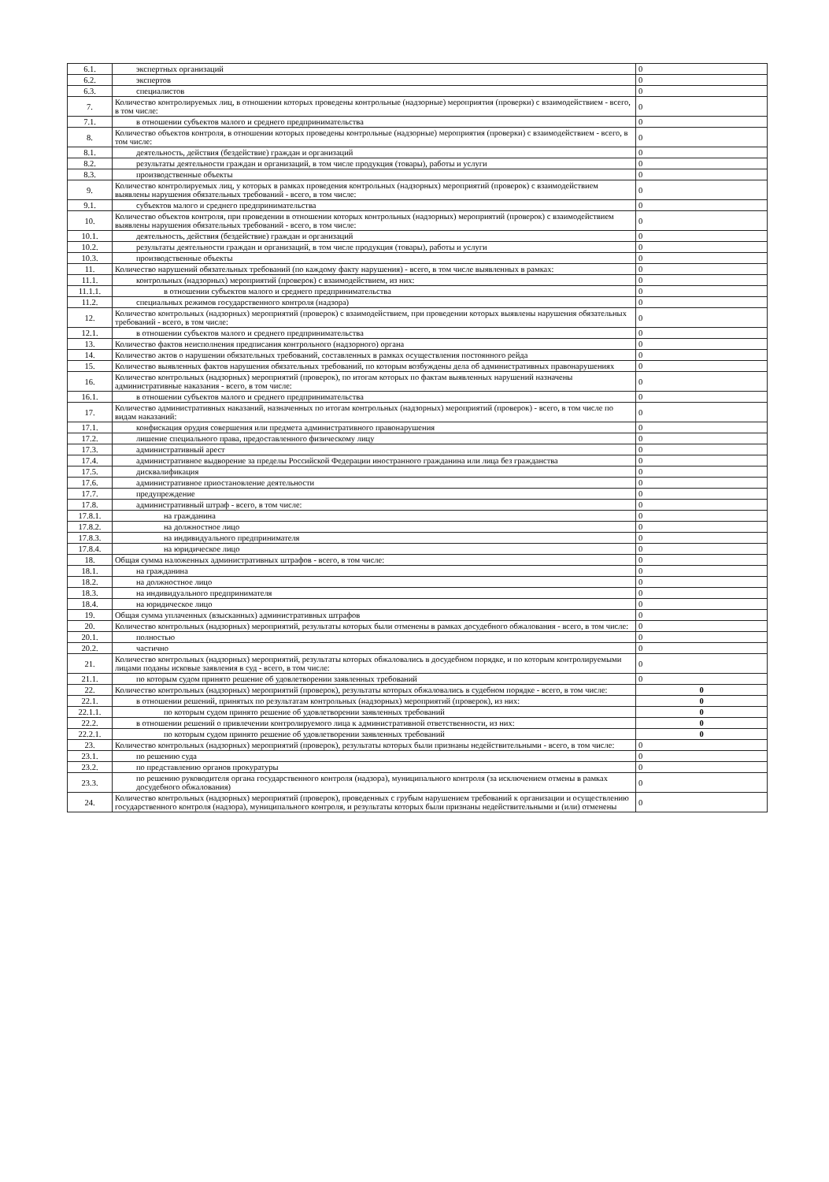| 6.1. | экспертных организаций | 0 |
| 6.2. | экспертов | 0 |
| 6.3. | специалистов | 0 |
| 7. | Количество контролируемых лиц, в отношении которых проведены контрольные (надзорные) мероприятия (проверки) с взаимодействием - всего, в том числе: | 0 |
| 7.1. | в отношении субъектов малого и среднего предпринимательства | 0 |
| 8. | Количество объектов контроля, в отношении которых проведены контрольные (надзорные) мероприятия (проверки) с взаимодействием - всего, в том числе: | 0 |
| 8.1. | деятельность, действия (бездействие) граждан и организаций | 0 |
| 8.2. | результаты деятельности граждан и организаций, в том числе продукция (товары), работы и услуги | 0 |
| 8.3. | производственные объекты | 0 |
| 9. | Количество контролируемых лиц, у которых в рамках проведения контрольных (надзорных) мероприятий (проверок) с взаимодействием выявлены нарушения обязательных требований - всего, в том числе: | 0 |
| 9.1. | субъектов малого и среднего предпринимательства | 0 |
| 10. | Количество объектов контроля, при проведении в отношении которых контрольных (надзорных) мероприятий (проверок) с взаимодействием выявлены нарушения обязательных требований - всего, в том числе: | 0 |
| 10.1. | деятельность, действия (бездействие) граждан и организаций | 0 |
| 10.2. | результаты деятельности граждан и организаций, в том числе продукция (товары), работы и услуги | 0 |
| 10.3. | производственные объекты | 0 |
| 11. | Количество нарушений обязательных требований (по каждому факту нарушения) - всего, в том числе выявленных в рамках: | 0 |
| 11.1. | контрольных (надзорных) мероприятий (проверок) с взаимодействием, из них: | 0 |
| 11.1.1. | в отношении субъектов малого и среднего предпринимательства | 0 |
| 11.2. | специальных режимов государственного контроля (надзора) | 0 |
| 12. | Количество контрольных (надзорных) мероприятий (проверок) с взаимодействием, при проведении которых выявлены нарушения обязательных требований - всего, в том числе: | 0 |
| 12.1. | в отношении субъектов малого и среднего предпринимательства | 0 |
| 13. | Количество фактов неисполнения предписания контрольного (надзорного) органа | 0 |
| 14. | Количество актов о нарушении обязательных требований, составленных в рамках осуществления постоянного рейда | 0 |
| 15. | Количество выявленных фактов нарушения обязательных требований, по которым возбуждены дела об административных правонарушениях | 0 |
| 16. | Количество контрольных (надзорных) мероприятий (проверок), по итогам которых по фактам выявленных нарушений назначены административные наказания - всего, в том числе: | 0 |
| 16.1. | в отношении субъектов малого и среднего предпринимательства | 0 |
| 17. | Количество административных наказаний, назначенных по итогам контрольных (надзорных) мероприятий (проверок) - всего, в том числе по видам наказаний: | 0 |
| 17.1. | конфискация орудия совершения или предмета административного правонарушения | 0 |
| 17.2. | лишение специального права, предоставленного физическому лицу | 0 |
| 17.3. | административный арест | 0 |
| 17.4. | административное выдворение за пределы Российской Федерации иностранного гражданина или лица без гражданства | 0 |
| 17.5. | дисквалификация | 0 |
| 17.6. | административное приостановление деятельности | 0 |
| 17.7. | предупреждение | 0 |
| 17.8. | административный штраф - всего, в том числе: | 0 |
| 17.8.1. | на гражданина | 0 |
| 17.8.2. | на должностное лицо | 0 |
| 17.8.3. | на индивидуального предпринимателя | 0 |
| 17.8.4. | на юридическое лицо | 0 |
| 18. | Общая сумма наложенных административных штрафов - всего, в том числе: | 0 |
| 18.1. | на гражданина | 0 |
| 18.2. | на должностное лицо | 0 |
| 18.3. | на индивидуального предпринимателя | 0 |
| 18.4. | на юридическое лицо | 0 |
| 19. | Общая сумма уплаченных (взысканных) административных штрафов | 0 |
| 20. | Количество контрольных (надзорных) мероприятий, результаты которых были отменены в рамках досудебного обжалования - всего, в том числе: | 0 |
| 20.1. | полностью | 0 |
| 20.2. | частично | 0 |
| 21. | Количество контрольных (надзорных) мероприятий, результаты которых обжаловались в досудебном порядке, и по которым контролируемыми лицами поданы исковые заявления в суд - всего, в том числе: | 0 |
| 21.1. | по которым судом принято решение об удовлетворении заявленных требований | 0 |
| 22. | Количество контрольных (надзорных) мероприятий (проверок), результаты которых обжаловались в судебном порядке - всего, в том числе: | 0 |
| 22.1. | в отношении решений, принятых по результатам контрольных (надзорных) мероприятий (проверок), из них: | 0 |
| 22.1.1. | по которым судом принято решение об удовлетворении заявленных требований | 0 |
| 22.2. | в отношении решений о привлечении контролируемого лица к административной ответственности, из них: | 0 |
| 22.2.1. | по которым судом принято решение об удовлетворении заявленных требований | 0 |
| 23. | Количество контрольных (надзорных) мероприятий (проверок), результаты которых были признаны недействительными - всего, в том числе: | 0 |
| 23.1. | по решению суда | 0 |
| 23.2. | по представлению органов прокуратуры | 0 |
| 23.3. | по решению руководителя органа государственного контроля (надзора), муниципального контроля (за исключением отмены в рамках досудебного обжалования) | 0 |
| 24. | Количество контрольных (надзорных) мероприятий (проверок), проведенных с грубым нарушением требований к организации и осуществлению государственного контроля (надзора), муниципального контроля, и результаты которых были признаны недействительными и (или) отменены | 0 |